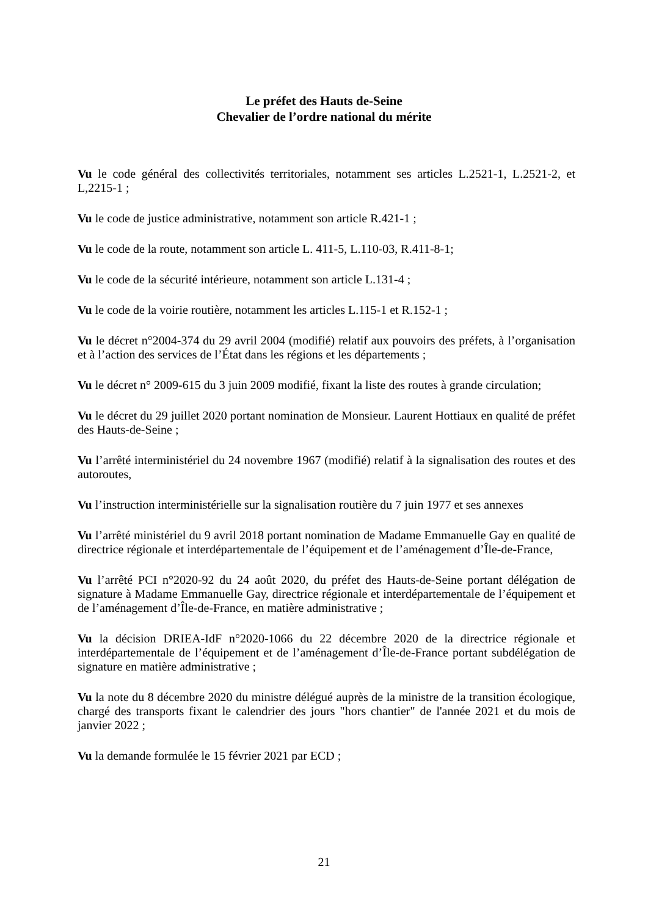Le préfet des Hauts de-Seine
Chevalier de l’ordre national du mérite
Vu le code général des collectivités territoriales, notamment ses articles L.2521-1, L.2521-2, et L,2215-1 ;
Vu le code de justice administrative, notamment son article R.421-1 ;
Vu le code de la route, notamment son article L. 411-5, L.110-03, R.411-8-1;
Vu le code de la sécurité intérieure, notamment son article L.131-4 ;
Vu le code de la voirie routière, notamment les articles L.115-1 et R.152-1 ;
Vu le décret n°2004-374 du 29 avril 2004 (modifié) relatif aux pouvoirs des préfets, à l’organisation et à l’action des services de l’État dans les régions et les départements ;
Vu le décret n° 2009-615 du 3 juin 2009 modifié, fixant la liste des routes à grande circulation;
Vu le décret du 29 juillet 2020 portant nomination de Monsieur. Laurent Hottiaux en qualité de préfet des Hauts-de-Seine ;
Vu l’arrêté interministériel du 24 novembre 1967 (modifié) relatif à la signalisation des routes et des autoroutes,
Vu l’instruction interministérielle sur la signalisation routière du 7 juin 1977 et ses annexes
Vu l’arrêté ministériel du 9 avril 2018 portant nomination de Madame Emmanuelle Gay en qualité de directrice régionale et interdépartementale de l’équipement et de l’aménagement d’Île-de-France,
Vu l’arrêté PCI n°2020-92 du 24 août 2020, du préfet des Hauts-de-Seine portant délégation de signature à Madame Emmanuelle Gay, directrice régionale et interdépartementale de l’équipement et de l’aménagement d’Île-de-France, en matière administrative ;
Vu la décision DRIEA-IdF n°2020-1066 du 22 décembre 2020 de la directrice régionale et interdépartementale de l’équipement et de l’aménagement d’Île-de-France portant subdélégation de signature en matière administrative ;
Vu la note du 8 décembre 2020 du ministre délégué auprès de la ministre de la transition écologique, chargé des transports fixant le calendrier des jours "hors chantier" de l'année 2021 et du mois de janvier 2022 ;
Vu la demande formulée le 15 février 2021 par ECD ;
21